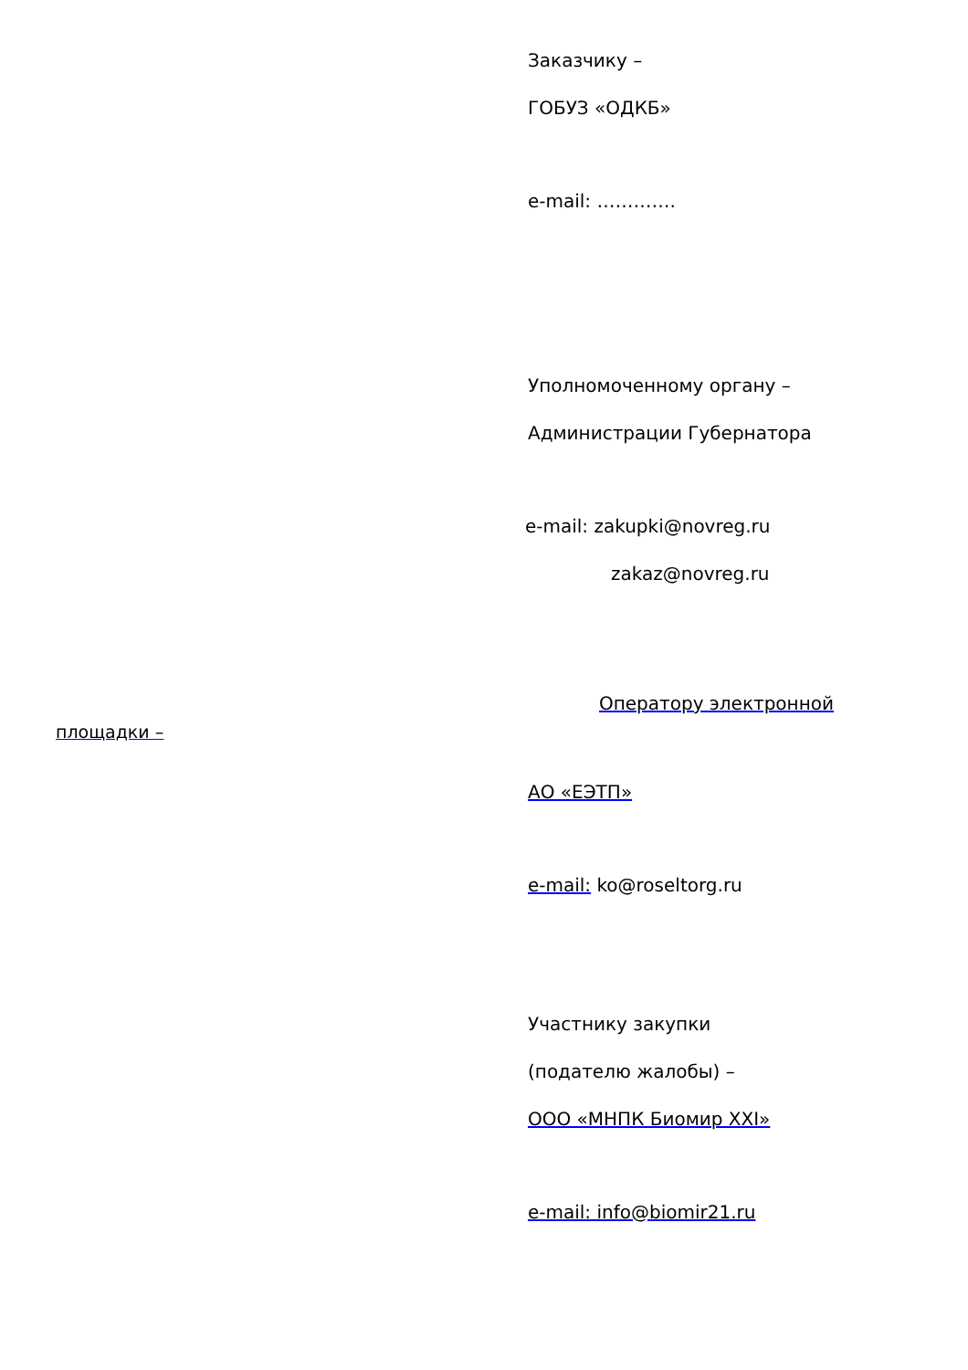Заказчику –
ГОБУЗ «ОДКБ»
e-mail: ………….
Уполномоченному органу –
Администрации Губернатора
e-mail: zakupki@novreg.ru
zakaz@novreg.ru
Оператору электронной
площадки –
АО «ЕЭТП»
e-mail: ko@roseltorg.ru
Участнику закупки
(подателю жалобы) –
ООО «МНПК Биомир XXI»
e-mail: info@biomir21.ru